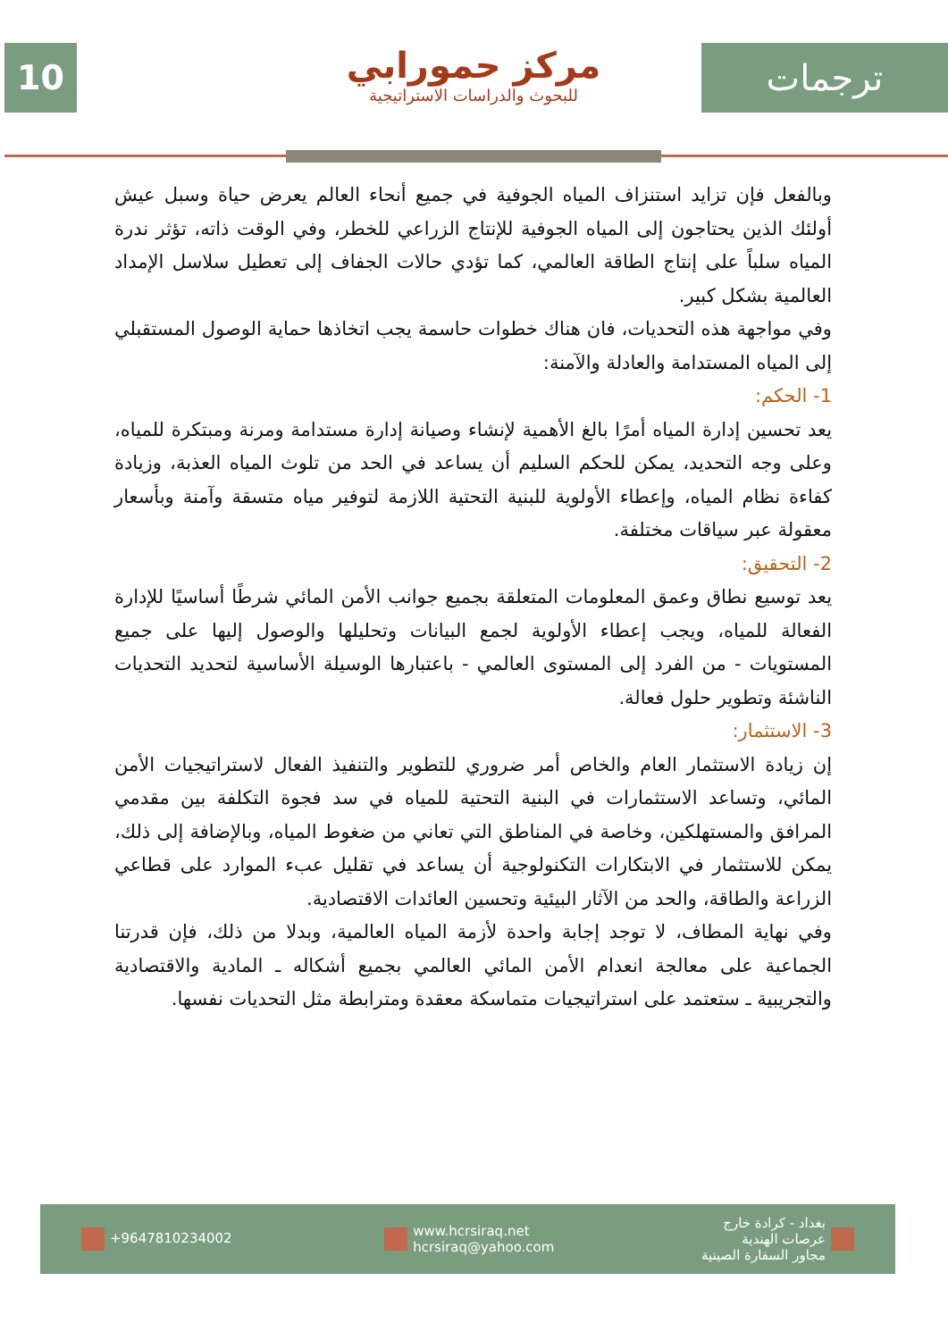10
مركز حمورابي
للبحوث والدراسات الاستراتيجية
ترجمات
وبالفعل فإن تزايد استنزاف المياه الجوفية في جميع أنحاء العالم يعرض حياة وسبل عيش أولئك الذين يحتاجون إلى المياه الجوفية للإنتاج الزراعي للخطر، وفي الوقت ذاته، تؤثر ندرة المياه سلباً على إنتاج الطاقة العالمي، كما تؤدي حالات الجفاف إلى تعطيل سلاسل الإمداد العالمية بشكل كبير.
وفي مواجهة هذه التحديات، فان هناك خطوات حاسمة يجب اتخاذها حماية الوصول المستقبلي إلى المياه المستدامة والعادلة والآمنة:
1- الحكم:
يعد تحسين إدارة المياه أمرًا بالغ الأهمية لإنشاء وصيانة إدارة مستدامة ومرنة ومبتكرة للمياه، وعلى وجه التحديد، يمكن للحكم السليم أن يساعد في الحد من تلوث المياه العذبة، وزيادة كفاءة نظام المياه، وإعطاء الأولوية للبنية التحتية اللازمة لتوفير مياه متسقة وآمنة وبأسعار معقولة عبر سياقات مختلفة.
2- التحقيق:
يعد توسيع نطاق وعمق المعلومات المتعلقة بجميع جوانب الأمن المائي شرطًا أساسيًا للإدارة الفعالة للمياه، ويجب إعطاء الأولوية لجمع البيانات وتحليلها والوصول إليها على جميع المستويات - من الفرد إلى المستوى العالمي - باعتبارها الوسيلة الأساسية لتحديد التحديات الناشئة وتطوير حلول فعالة.
3- الاستثمار:
إن زيادة الاستثمار العام والخاص أمر ضروري للتطوير والتنفيذ الفعال لاستراتيجيات الأمن المائي، وتساعد الاستثمارات في البنية التحتية للمياه في سد فجوة التكلفة بين مقدمي المرافق والمستهلكين، وخاصة في المناطق التي تعاني من ضغوط المياه، وبالإضافة إلى ذلك، يمكن للاستثمار في الابتكارات التكنولوجية أن يساعد في تقليل عبء الموارد على قطاعي الزراعة والطاقة، والحد من الآثار البيئية وتحسين العائدات الاقتصادية.
وفي نهاية المطاف، لا توجد إجابة واحدة لأزمة المياه العالمية، وبدلا من ذلك، فإن قدرتنا الجماعية على معالجة انعدام الأمن المائي العالمي بجميع أشكاله ـ المادية والاقتصادية والتجريبية ـ ستعتمد على استراتيجيات متماسكة معقدة ومترابطة مثل التحديات نفسها.
+9647810234002
www.hcrsiraq.net
hcrsiraq@yahoo.com
بغداد - كرادة خارج
عرصات الهندية
مجاور السفارة الصينية